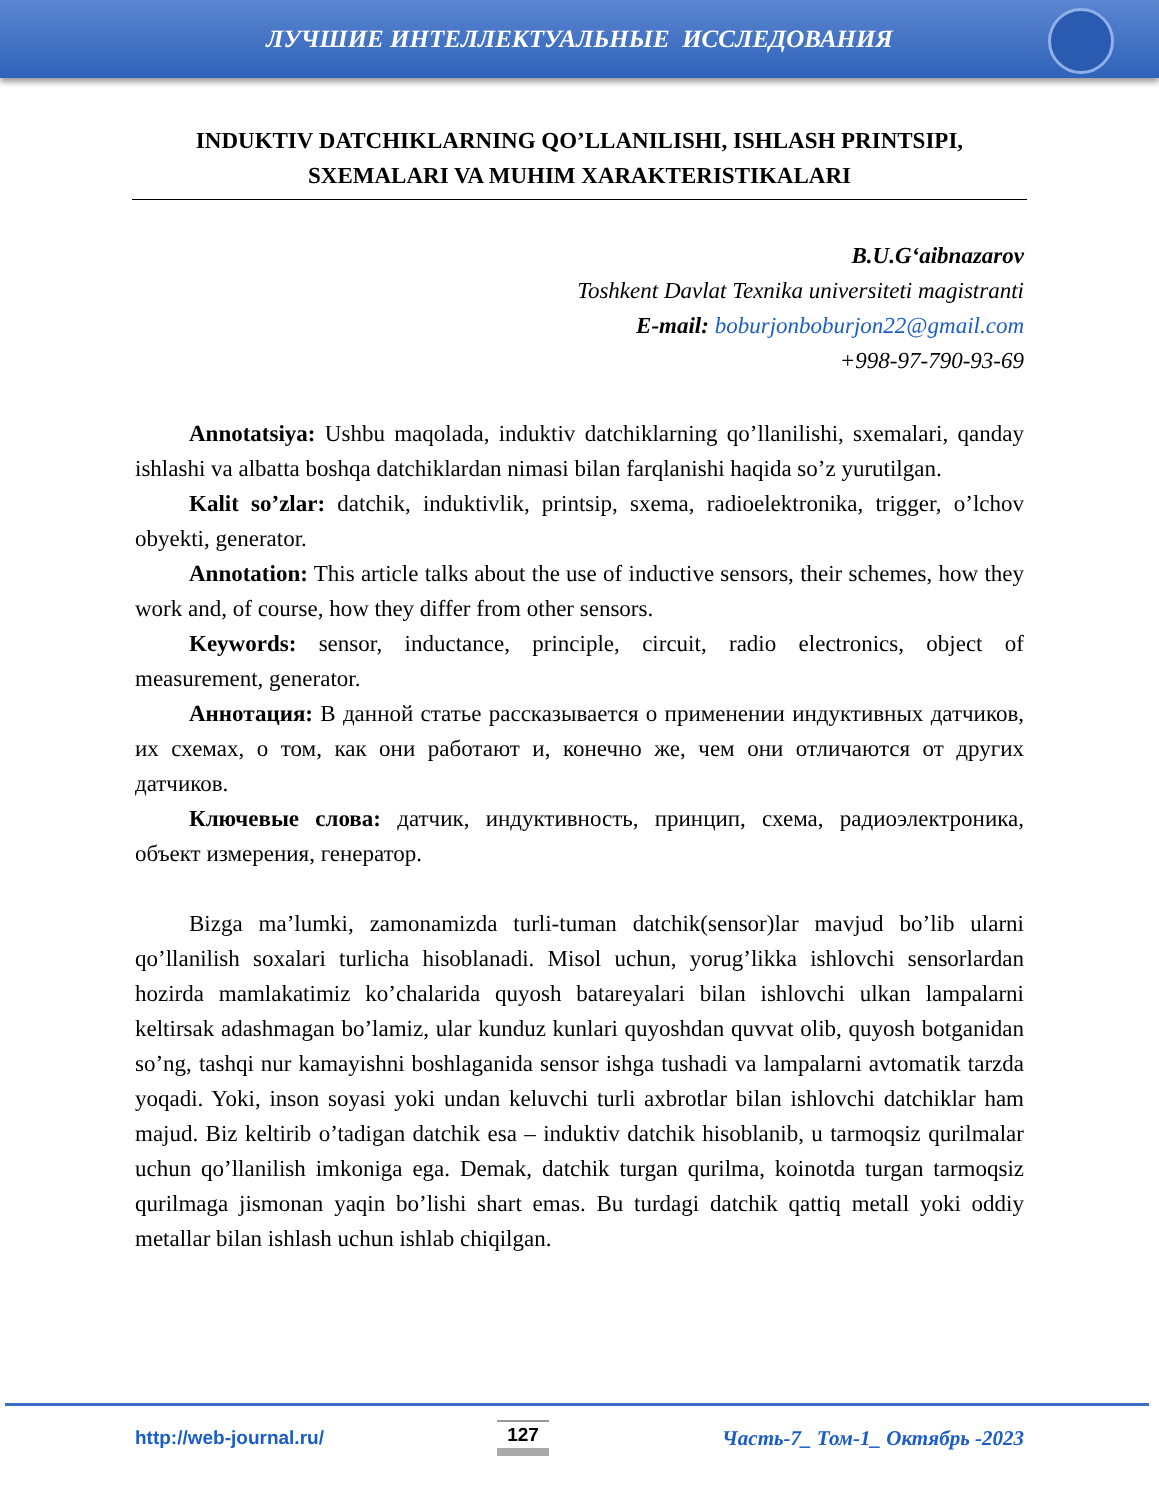ЛУЧШИЕ ИНТЕЛЛЕКТУАЛЬНЫЕ ИССЛЕДОВАНИЯ
INDUKTIV DATCHIKLARNING QO’LLANILISHI, ISHLASH PRINTSIPI, SXEMALARI VA MUHIM XARAKTERISTIKALARI
B.U.G‘aibnazarov
Toshkent Davlat Texnika universiteti magistranti
E-mail: boburjonboburjon22@gmail.com
+998-97-790-93-69
Annotatsiya: Ushbu maqolada, induktiv datchiklarning qo’llanilishi, sxemalari, qanday ishlashi va albatta boshqa datchiklardan nimasi bilan farqlanishi haqida so’z yurutilgan.
Kalit so’zlar: datchik, induktivlik, printsip, sxema, radioelektronika, trigger, o’lchov obyekti, generator.
Annotation: This article talks about the use of inductive sensors, their schemes, how they work and, of course, how they differ from other sensors.
Keywords: sensor, inductance, principle, circuit, radio electronics, object of measurement, generator.
Аннотация: В данной статье рассказывается о применении индуктивных датчиков, их схемах, о том, как они работают и, конечно же, чем они отличаются от других датчиков.
Ключевые слова: датчик, индуктивность, принцип, схема, радиоэлектроника, объект измерения, генератор.
Bizga ma’lumki, zamonamizda turli-tuman datchik(sensor)lar mavjud bo’lib ularni qo’llanilish soxalari turlicha hisoblanadi. Misol uchun, yorug’likka ishlovchi sensorlardan hozirda mamlakatimiz ko’chalarida quyosh batareyalari bilan ishlovchi ulkan lampalarni keltirsak adashmagan bo’lamiz, ular kunduz kunlari quyoshdan quvvat olib, quyosh botganidan so’ng, tashqi nur kamayishni boshlaganida sensor ishga tushadi va lampalarni avtomatik tarzda yoqadi. Yoki, inson soyasi yoki undan keluvchi turli axbrotlar bilan ishlovchi datchiklar ham majud. Biz keltirib o’tadigan datchik esa – induktiv datchik hisoblanib, u tarmoqsiz qurilmalar uchun qo’llanilish imkoniga ega. Demak, datchik turgan qurilma, koinotda turgan tarmoqsiz qurilmaga jismonan yaqin bo’lishi shart emas. Bu turdagi datchik qattiq metall yoki oddiy metallar bilan ishlash uchun ishlab chiqilgan.
http://web-journal.ru/ 127 Часть-7_ Том-1_ Октябрь -2023